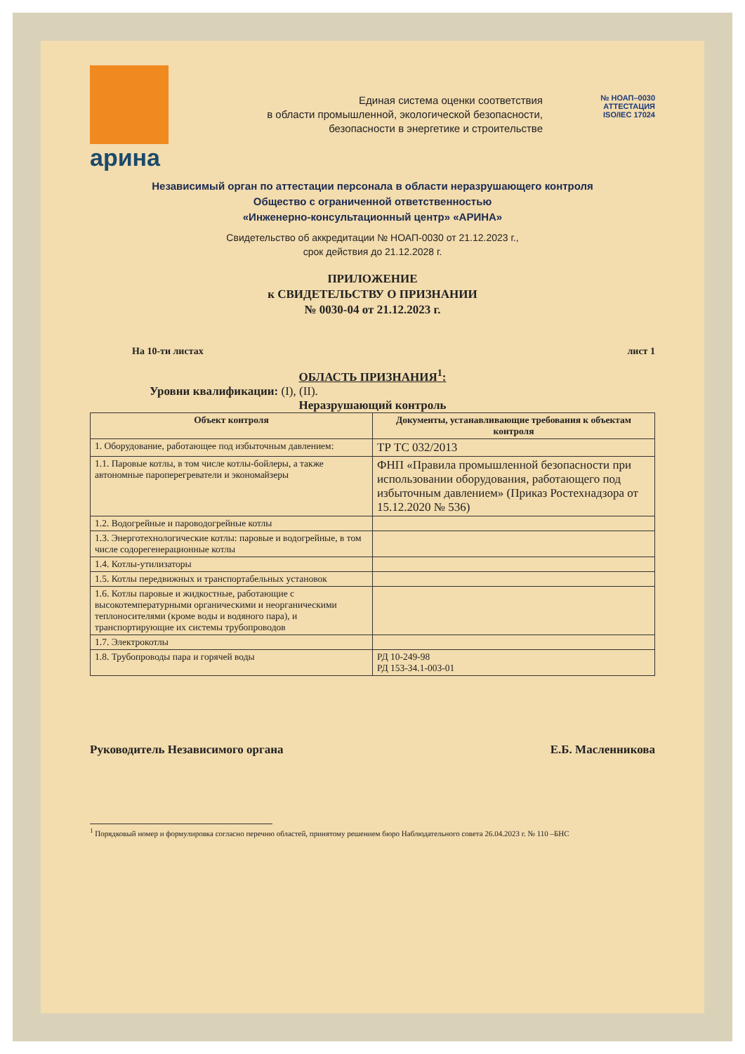арина
Единая система оценки соответствия
в области промышленной, экологической безопасности,
безопасности в энергетике и строительстве
№ НОАП–0030
АТТЕСТАЦИЯ
ISO/IEC 17024
Независимый орган по аттестации персонала в области неразрушающего контроля
Общество с ограниченной ответственностью
«Инженерно-консультационный центр» «АРИНА»
Свидетельство об аккредитации № НОАП-0030 от 21.12.2023 г.,
срок действия до 21.12.2028 г.
ПРИЛОЖЕНИЕ
к СВИДЕТЕЛЬСТВУ О ПРИЗНАНИИ
№ 0030-04 от 21.12.2023 г.
На 10-ти листах лист 1
ОБЛАСТЬ ПРИЗНАНИЯ<sup>1</sup>:
Уровни квалификации: (I), (II).
Неразрушающий контроль
| Объект контроля | Документы, устанавливающие требования к объектам контроля |
| --- | --- |
| 1. Оборудование, работающее под избыточным давлением: | ТР ТС 032/2013 |
| 1.1. Паровые котлы, в том числе котлы-бойлеры, а также автономные пароперегреватели и экономайзеры | ФНП «Правила промышленной безопасности при использовании оборудования, работающего под избыточным давлением» (Приказ Ростехнадзора от 15.12.2020 № 536) |
| 1.2. Водогрейные и пароводогрейные котлы | |
| 1.3. Энерготехнологические котлы: паровые и водогрейные, в том числе содорегенерационные котлы | |
| 1.4. Котлы-утилизаторы | |
| 1.5. Котлы передвижных и транспортабельных установок | |
| 1.6. Котлы паровые и жидкостные, работающие с высокотемпературными органическими и неорганическими теплоносителями (кроме воды и водяного пара), и транспортирующие их системы трубопроводов | |
| 1.7. Электрокотлы | |
| 1.8. Трубопроводы пара и горячей воды | РД 10-249-98 РД 153-34.1-003-01 |
Руководитель Независимого органа Е.Б. Масленникова
<sup>1</sup> Порядковый номер и формулировка согласно перечню областей, принятому решением бюро Наблюдательного совета 26.04.2023 г. № 110 –БНС